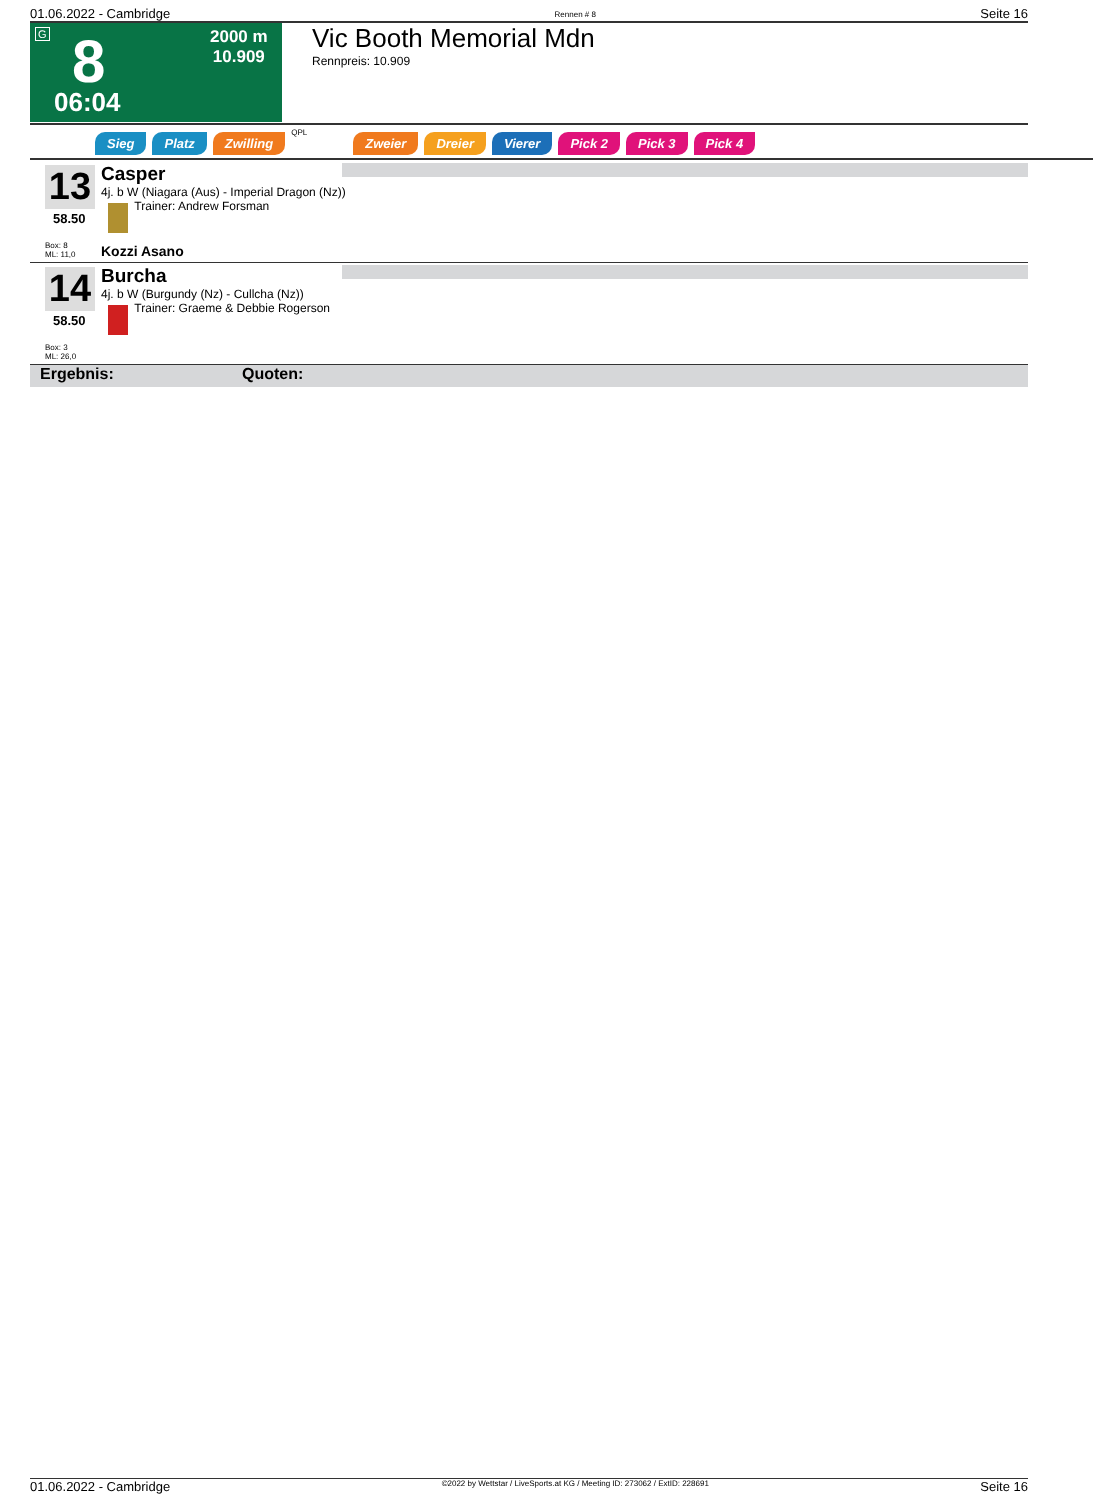01.06.2022 - Cambridge Rennen # 8 Seite 16
G 8 2000 m
10.909
06:04
Vic Booth Memorial Mdn
Rennpreis: 10.909
Sieg Platz Zwilling QPL Zweier Dreier Vierer Pick 2 Pick 3 Pick 4
13
58.50
Box: 8
ML: 11,0
Casper
4j. b W (Niagara (Aus) - Imperial Dragon (Nz))
Trainer: Andrew Forsman
Kozzi Asano
14
58.50
Box: 3
ML: 26,0
Burcha
4j. b W (Burgundy (Nz) - Cullcha (Nz))
Trainer: Graeme & Debbie Rogerson
Ergebnis: Quoten:
01.06.2022 - Cambridge ©2022 by Wettstar / LiveSports.at KG / Meeting ID: 273062 / ExtID: 228691 Seite 16